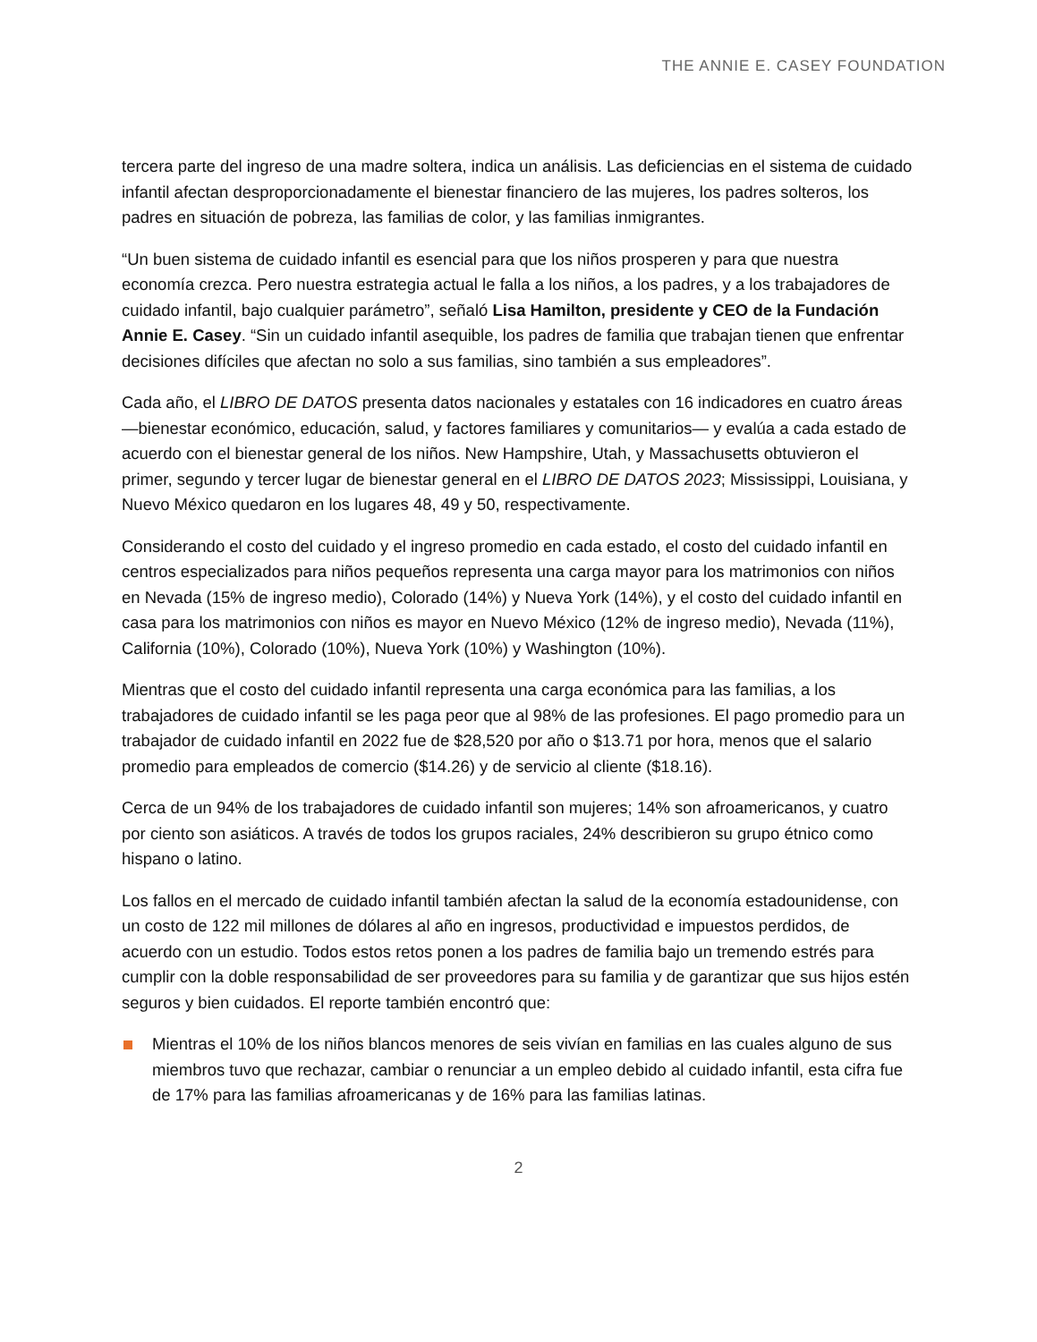THE ANNIE E. CASEY FOUNDATION
tercera parte del ingreso de una madre soltera, indica un análisis. Las deficiencias en el sistema de cuidado infantil afectan desproporcionadamente el bienestar financiero de las mujeres, los padres solteros, los padres en situación de pobreza, las familias de color, y las familias inmigrantes.
“Un buen sistema de cuidado infantil es esencial para que los niños prosperen y para que nuestra economía crezca. Pero nuestra estrategia actual le falla a los niños, a los padres, y a los trabajadores de cuidado infantil, bajo cualquier parámetro”, señaló Lisa Hamilton, presidente y CEO de la Fundación Annie E. Casey. “Sin un cuidado infantil asequible, los padres de familia que trabajan tienen que enfrentar decisiones difíciles que afectan no solo a sus familias, sino también a sus empleadores”.
Cada año, el LIBRO DE DATOS presenta datos nacionales y estatales con 16 indicadores en cuatro áreas —bienestar económico, educación, salud, y factores familiares y comunitarios— y evalúa a cada estado de acuerdo con el bienestar general de los niños. New Hampshire, Utah, y Massachusetts obtuvieron el primer, segundo y tercer lugar de bienestar general en el LIBRO DE DATOS 2023; Mississippi, Louisiana, y Nuevo México quedaron en los lugares 48, 49 y 50, respectivamente.
Considerando el costo del cuidado y el ingreso promedio en cada estado, el costo del cuidado infantil en centros especializados para niños pequeños representa una carga mayor para los matrimonios con niños en Nevada (15% de ingreso medio), Colorado (14%) y Nueva York (14%), y el costo del cuidado infantil en casa para los matrimonios con niños es mayor en Nuevo México (12% de ingreso medio), Nevada (11%), California (10%), Colorado (10%), Nueva York (10%) y Washington (10%).
Mientras que el costo del cuidado infantil representa una carga económica para las familias, a los trabajadores de cuidado infantil se les paga peor que al 98% de las profesiones. El pago promedio para un trabajador de cuidado infantil en 2022 fue de $28,520 por año o $13.71 por hora, menos que el salario promedio para empleados de comercio ($14.26) y de servicio al cliente ($18.16).
Cerca de un 94% de los trabajadores de cuidado infantil son mujeres; 14% son afroamericanos, y cuatro por ciento son asiáticos. A través de todos los grupos raciales, 24% describieron su grupo étnico como hispano o latino.
Los fallos en el mercado de cuidado infantil también afectan la salud de la economía estadounidense, con un costo de 122 mil millones de dólares al año en ingresos, productividad e impuestos perdidos, de acuerdo con un estudio. Todos estos retos ponen a los padres de familia bajo un tremendo estrés para cumplir con la doble responsabilidad de ser proveedores para su familia y de garantizar que sus hijos estén seguros y bien cuidados. El reporte también encontró que:
Mientras el 10% de los niños blancos menores de seis vivían en familias en las cuales alguno de sus miembros tuvo que rechazar, cambiar o renunciar a un empleo debido al cuidado infantil, esta cifra fue de 17% para las familias afroamericanas y de 16% para las familias latinas.
2